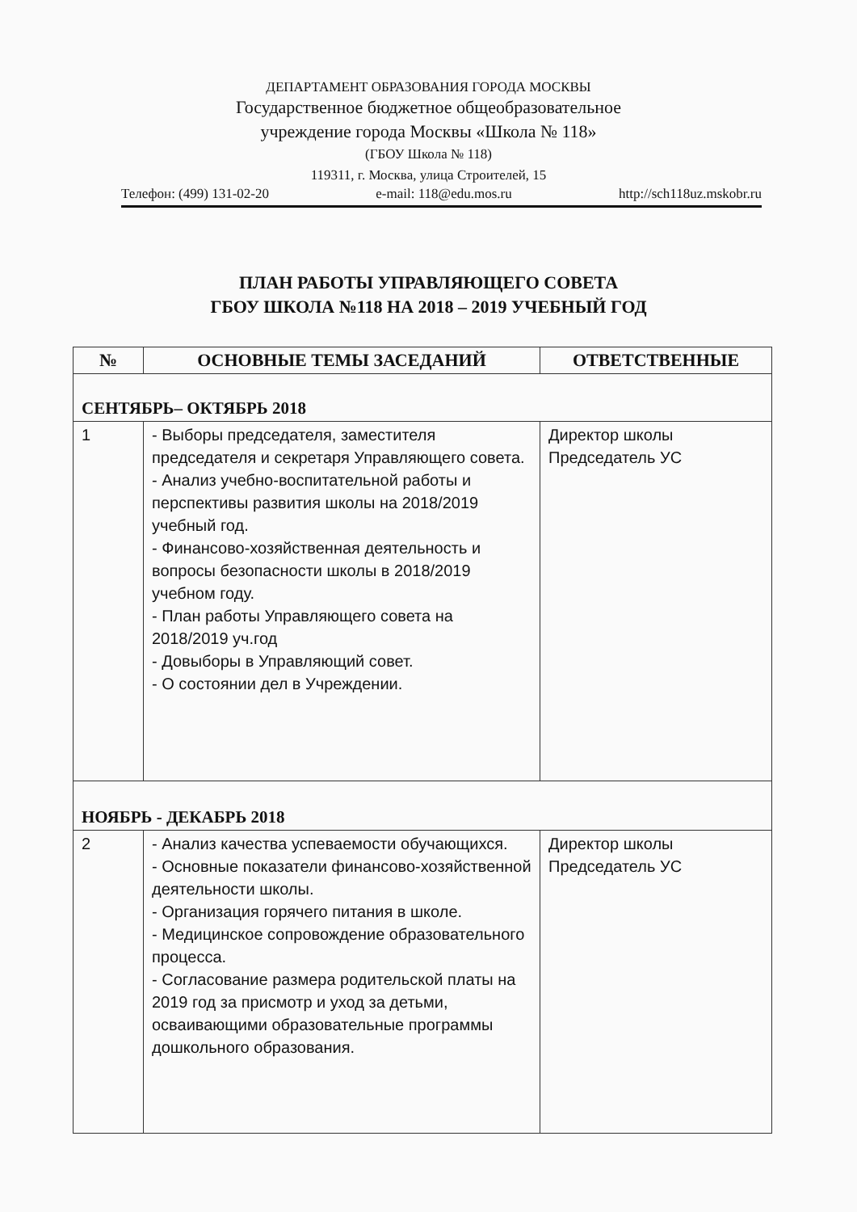ДЕПАРТАМЕНТ ОБРАЗОВАНИЯ ГОРОДА МОСКВЫ
Государственное бюджетное общеобразовательное
учреждение города Москвы «Школа № 118»
(ГБОУ Школа № 118)
119311, г. Москва, улица Строителей, 15
Телефон: (499) 131-02-20 e-mail: 118@edu.mos.ru http://sch118uz.mskobr.ru
ПЛАН РАБОТЫ УПРАВЛЯЮЩЕГО СОВЕТА
ГБОУ ШКОЛА №118 НА 2018 – 2019 УЧЕБНЫЙ ГОД
| № | ОСНОВНЫЕ ТЕМЫ ЗАСЕДАНИЙ | ОТВЕТСТВЕННЫЕ |
| --- | --- | --- |
| СЕНТЯБРЬ– ОКТЯБРЬ 2018 | | |
| 1 | - Выборы председателя, заместителя председателя и секретаря Управляющего совета. - Анализ учебно-воспитательной работы и перспективы развития школы на 2018/2019 учебный год. - Финансово-хозяйственная деятельность и вопросы безопасности школы в 2018/2019 учебном году. - План работы Управляющего совета на 2018/2019 уч.год - Довыборы в Управляющий совет. - О состоянии дел в Учреждении. | Директор школы Председатель УС |
| НОЯБРЬ - ДЕКАБРЬ 2018 | | |
| 2 | - Анализ качества успеваемости обучающихся. - Основные показатели финансово-хозяйственной деятельности школы. - Организация горячего питания в школе. - Медицинское сопровождение образовательного процесса. - Согласование размера родительской платы на 2019 год за присмотр и уход за детьми, осваивающими образовательные программы дошкольного образования. | Директор школы Председатель УС |